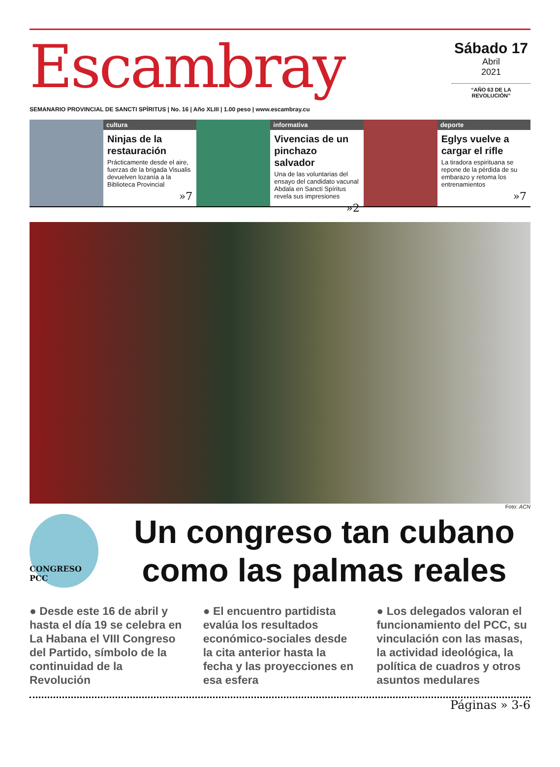Escambray
SEMANARIO PROVINCIAL DE SANCTI SPÍRITUS | No. 16 | Año XLIII | 1.00 peso | www.escambray.cu
Sábado 17
Abril
2021
“AÑO 63 DE LA REVOLUCIÓN”
cultura
Ninjas de la restauración
Prácticamente desde el aire, fuerzas de la brigada Visualis devuelven lozanía a la Biblioteca Provincial
»7
informativa
Vivencias de un pinchazo salvador
Una de las voluntarias del ensayo del candidato vacunal Abdala en Sancti Spíritus revela sus impresiones
»2
deporte
Eglys vuelve a cargar el rifle
La tiradora espirituana se repone de la pérdida de su embarazo y retoma los entrenamientos
»7
Foto: ACN
CONGRESO PCC
Un congreso tan cubano como las palmas reales
● Desde este 16 de abril y hasta el día 19 se celebra en La Habana el VIII Congreso del Partido, símbolo de la continuidad de la Revolución
● El encuentro partidista evalúa los resultados económico-sociales desde la cita anterior hasta la fecha y las proyecciones en esa esfera
● Los delegados valoran el funcionamiento del PCC, su vinculación con las masas, la actividad ideológica, la política de cuadros y otros asuntos medulares
Páginas » 3-6